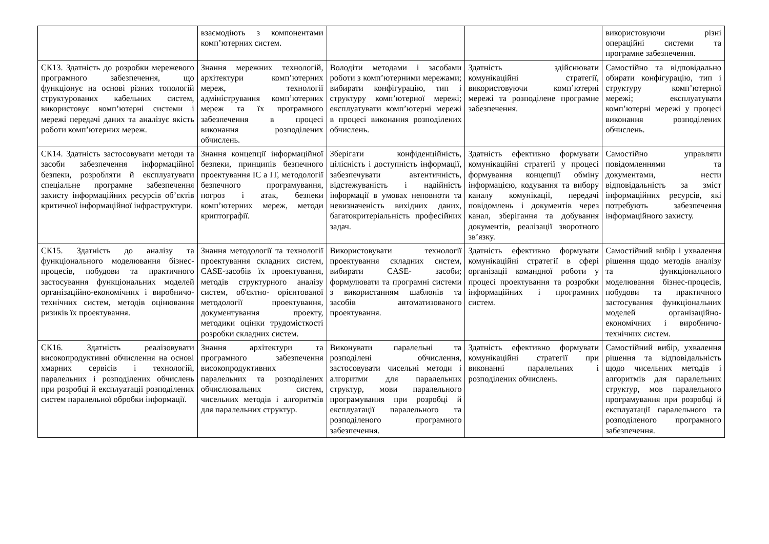| | взаємодіють з компонентами комп’ютерних систем. | | | використовуючи різні операційні системи та програмне забезпечення. |
| СК13. Здатність до розробки мережевого програмного забезпечення, що функціонує на основі різних топологій структурованих кабельних систем, використовує комп’ютерні системи і мережі передачі даних та аналізує якість роботи комп’ютерних мереж. | Знання мережних технологій, архітектури комп’ютерних мереж, технології адміністрування комп’ютерних мереж та їх програмного забезпечення в процесі виконання розподілених обчислень. | Володіти методами і засобами роботи з комп’ютерними мережами; вибирати конфігурацію, тип і структуру комп’ютерної мережі; експлуатувати комп’ютерні мережі в процесі виконання розподілених обчислень. | Здатність здійснювати комунікаційні стратегії, використовуючи комп’ютерні мережі та розподілене програмне забезпечення. | Самостійно та відповідально обирати конфігурацію, тип і структуру комп’ютерної мережі; експлуатувати комп’ютерні мережі у процесі виконання розподілених обчислень. |
| СК14. Здатність застосовувати методи та засоби забезпечення інформаційної безпеки, розробляти й експлуатувати спеціальне програмне забезпечення захисту інформаційних ресурсів об’єктів критичної інформаційної інфраструктури. | Знання концепції інформаційної безпеки, принципів безпечного проектування ІС а ІТ, методології безпечного програмування, погроз і атак, безпеки комп’ютерних мереж, методи криптографії. | Зберігати конфіденційність, цілісність і доступність інформації, забезпечувати автентичність, відстежуваність і надійність інформації в умовах неповноти та невизначеність вихідних даних, багатокритеріальність професійних задач. | Здатність ефективно формувати комунікаційні стратегії у процесі формування концепції обміну інформацією, кодування та вибору каналу комунікації, передачі повідомлень і документів через канал, зберігання та добування документів, реалізації зворотного зв’язку. | Самостійно управляти повідомленнями та документами, нести відповідальність за зміст інформаційних ресурсів, які потребують забезпечення інформаційного захисту. |
| СК15. Здатність до аналізу та функціонального моделювання бізнес-процесів, побудови та практичного застосування функціональних моделей організаційно-економічних і виробничо-технічних систем, методів оцінювання ризиків їх проектування. | Знання методології та технології проектування складних систем, CASE-засобів їх проектування, методів структурного аналізу систем, об'єктно- орієнтованої методології проектування, документування проекту, методики оцінки трудомісткості розробки складних систем. | Використовувати технології проектування складних систем, вибирати CASE- засоби; формулювати та програмні системи з використанням шаблонів та засобів автоматизованого проектування. | Здатність ефективно формувати комунікаційні стратегії в сфері організації командної роботи у процесі проектування та розробки інформаційних і програмних систем. | Самостійний вибір і ухвалення рішення щодо методів аналізу та функціонального моделювання бізнес-процесів, побудови та практичного застосування функціональних моделей організаційно-економічних і виробничо- технічних систем. |
| СК16. Здатність реалізовувати високопродуктивні обчислення на основі хмарних сервісів і технологій, паралельних і розподілених обчислень при розробці й експлуатації розподілених систем паралельної обробки інформації. | Знання архітектури та програмного забезпечення високопродуктивних паралельних та розподілених обчислювальних систем, чисельних методів і алгоритмів для паралельних структур. | Виконувати паралельні та розподілені обчислення, застосовувати чисельні методи і алгоритми для паралельних структур, мови паралельного програмування при розробці й експлуатації паралельного та розподіленого програмного забезпечення. | Здатність ефективно формувати комунікаційні стратегії при виконанні паралельних і розподілених обчислень. | Самостійний вибір, ухвалення рішення та відповідальність щодо чисельних методів і алгоритмів для паралельних структур, мов паралельного програмування при розробці й експлуатації паралельного та розподіленого програмного забезпечення. |